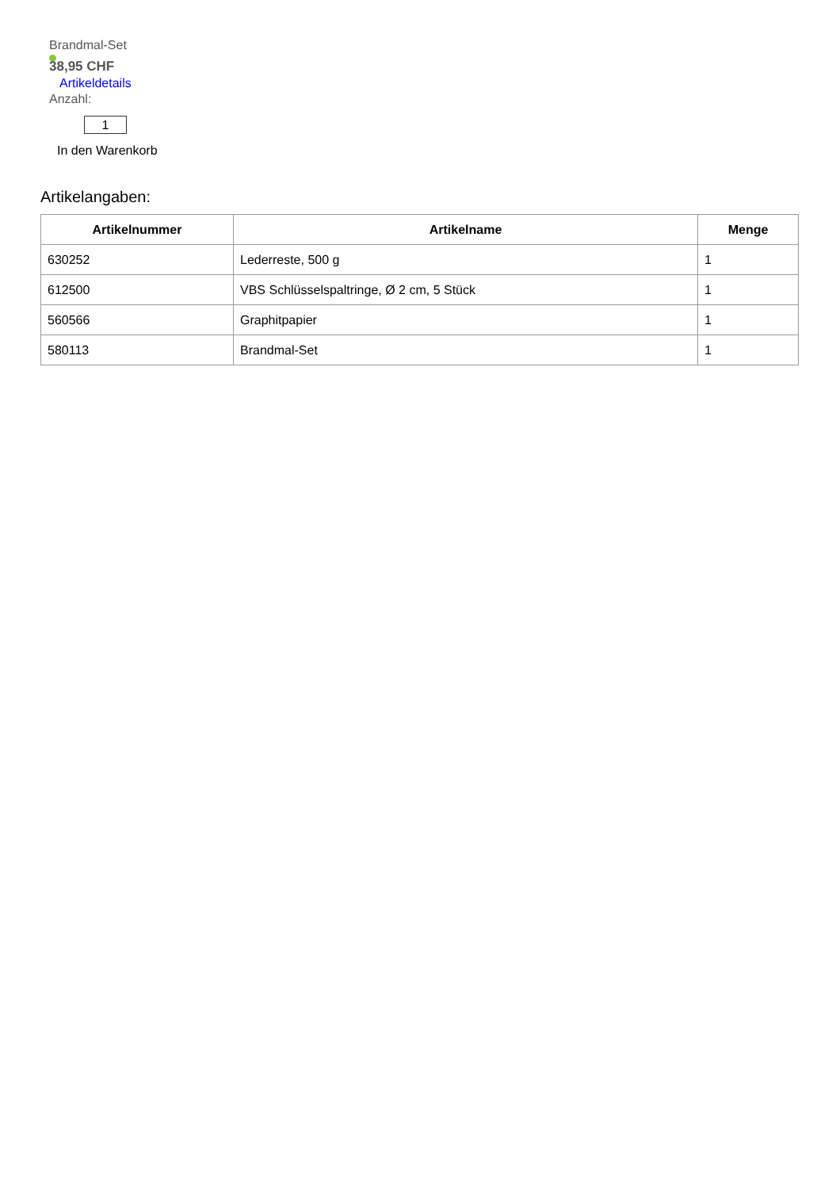Brandmal-Set
38,95 CHF
Artikeldetails
Anzahl:
1
In den Warenkorb
Artikelangaben:
| Artikelnummer | Artikelname | Menge |
| --- | --- | --- |
| 630252 | Lederreste, 500 g | 1 |
| 612500 | VBS Schlüsselspaltringe, Ø 2 cm, 5 Stück | 1 |
| 560566 | Graphitpapier | 1 |
| 580113 | Brandmal-Set | 1 |